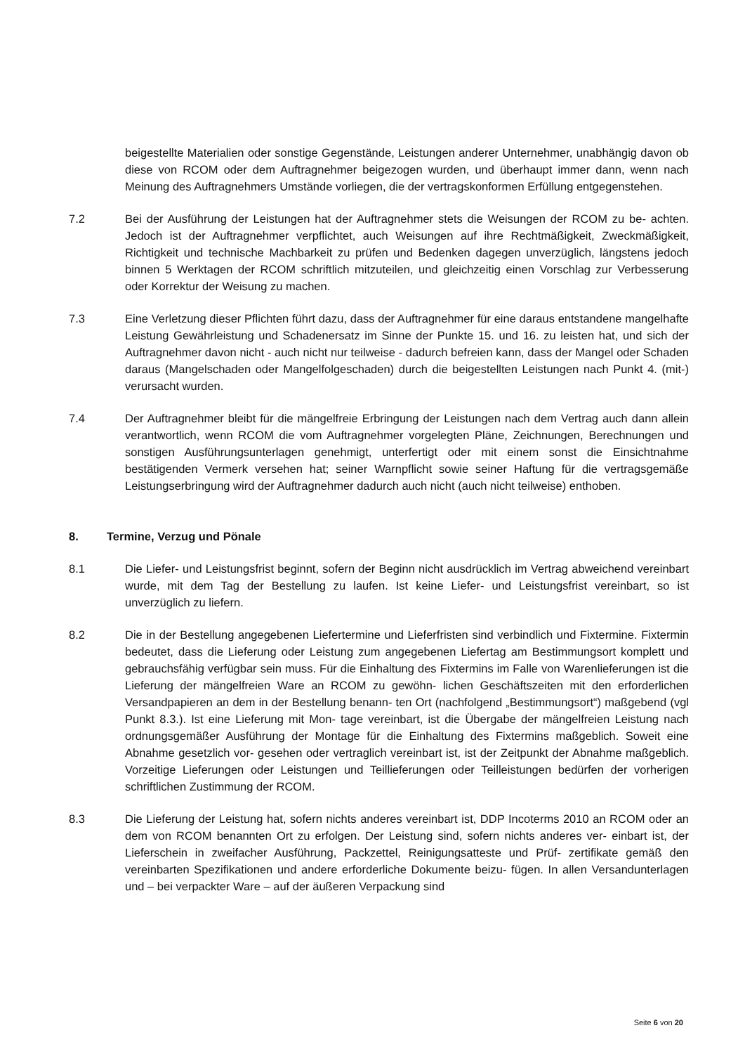beigestellte Materialien oder sonstige Gegenstände, Leistungen anderer Unternehmer, unabhängig davon ob diese von RCOM oder dem Auftragnehmer beigezogen wurden, und überhaupt immer dann, wenn nach Meinung des Auftragnehmers Umstände vorliegen, die der vertragskonformen Erfüllung entgegenstehen.
7.2 Bei der Ausführung der Leistungen hat der Auftragnehmer stets die Weisungen der RCOM zu be- achten. Jedoch ist der Auftragnehmer verpflichtet, auch Weisungen auf ihre Rechtmäßigkeit, Zweckmäßigkeit, Richtigkeit und technische Machbarkeit zu prüfen und Bedenken dagegen unverzüglich, längstens jedoch binnen 5 Werktagen der RCOM schriftlich mitzuteilen, und gleichzeitig einen Vorschlag zur Verbesserung oder Korrektur der Weisung zu machen.
7.3 Eine Verletzung dieser Pflichten führt dazu, dass der Auftragnehmer für eine daraus entstandene mangelhafte Leistung Gewährleistung und Schadenersatz im Sinne der Punkte 15. und 16. zu leisten hat, und sich der Auftragnehmer davon nicht - auch nicht nur teilweise - dadurch befreien kann, dass der Mangel oder Schaden daraus (Mangelschaden oder Mangelfolgeschaden) durch die beigestellten Leistungen nach Punkt 4. (mit-) verursacht wurden.
7.4 Der Auftragnehmer bleibt für die mängelfreie Erbringung der Leistungen nach dem Vertrag auch dann allein verantwortlich, wenn RCOM die vom Auftragnehmer vorgelegten Pläne, Zeichnungen, Berechnungen und sonstigen Ausführungsunterlagen genehmigt, unterfertigt oder mit einem sonst die Einsichtnahme bestätigenden Vermerk versehen hat; seiner Warnpflicht sowie seiner Haftung für die vertragsgemäße Leistungserbringung wird der Auftragnehmer dadurch auch nicht (auch nicht teilweise) enthoben.
8. Termine, Verzug und Pönale
8.1 Die Liefer- und Leistungsfrist beginnt, sofern der Beginn nicht ausdrücklich im Vertrag abweichend vereinbart wurde, mit dem Tag der Bestellung zu laufen. Ist keine Liefer- und Leistungsfrist vereinbart, so ist unverzüglich zu liefern.
8.2 Die in der Bestellung angegebenen Liefertermine und Lieferfristen sind verbindlich und Fixtermine. Fixtermin bedeutet, dass die Lieferung oder Leistung zum angegebenen Liefertag am Bestimmungsort komplett und gebrauchsfähig verfügbar sein muss. Für die Einhaltung des Fixtermins im Falle von Warenlieferungen ist die Lieferung der mängelfreien Ware an RCOM zu gewöhn- lichen Geschäftszeiten mit den erforderlichen Versandpapieren an dem in der Bestellung benann- ten Ort (nachfolgend „Bestimmungsort“) maßgebend (vgl Punkt 8.3.). Ist eine Lieferung mit Mon- tage vereinbart, ist die Übergabe der mängelfreien Leistung nach ordnungsgemäßer Ausführung der Montage für die Einhaltung des Fixtermins maßgeblich. Soweit eine Abnahme gesetzlich vor- gesehen oder vertraglich vereinbart ist, ist der Zeitpunkt der Abnahme maßgeblich. Vorzeitige Lieferungen oder Leistungen und Teillieferungen oder Teilleistungen bedürfen der vorherigen schriftlichen Zustimmung der RCOM.
8.3 Die Lieferung der Leistung hat, sofern nichts anderes vereinbart ist, DDP Incoterms 2010 an RCOM oder an dem von RCOM benannten Ort zu erfolgen. Der Leistung sind, sofern nichts anderes ver- einbart ist, der Lieferschein in zweifacher Ausführung, Packzettel, Reinigungsatteste und Prüf- zertifikate gemäß den vereinbarten Spezifikationen und andere erforderliche Dokumente beizu- fügen. In allen Versandunterlagen und – bei verpackter Ware – auf der äußeren Verpackung sind
Seite 6 von 20